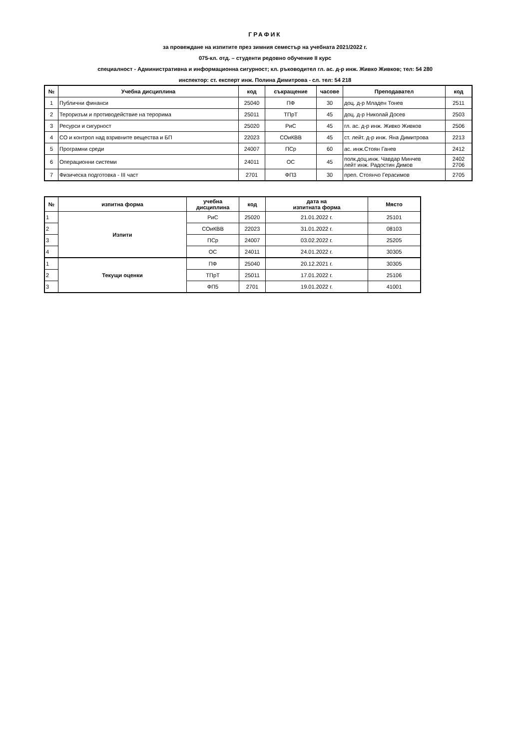ГРАФИК
за провеждане на изпитите през зимния семестър на учебната 2021/2022 г.
075-кл. отд. – студенти редовно обучение II курс
специалност - Административна и информационна сигурност; кл. ръководител гл. ас. д-р инж. Живко Живков; тел: 54 280
инспектор: ст. експерт инж. Полина Димитрова - сл. тел: 54 218
| № | Учебна дисциплина | код | съкращение | часове | Преподавател | код |
| --- | --- | --- | --- | --- | --- | --- |
| 1 | Публични финанси | 25040 | ПФ | 30 | доц. д-р Младен Тонев | 2511 |
| 2 | Тероризъм и противодействие на терорима | 25011 | ТПрТ | 45 | доц. д-р Николай Досев | 2503 |
| 3 | Ресурси и сигурност | 25020 | РиС | 45 | гл. ас. д-р инж. Живко Живков | 2506 |
| 4 | СО и контрол над взривните вещества и БП | 22023 | СОиКВВ | 45 | ст. лейт. д-р инж. Яна Димитрова | 2213 |
| 5 | Програмни среди | 24007 | ПСр | 60 | ас. инж.Стоян Ганев | 2412 |
| 6 | Операционни системи | 24011 | ОС | 45 | полк.доц.инж. Чавдар Минчев лейт инж. Радостин Димов | 2402 2706 |
| 7 | Физическа подготовка - III част | 2701 | ФП3 | 30 | преп. Стоянчо Герасимов | 2705 |
| № | изпитна форма | учебна дисциплина | код | дата на изпитната форма | Място |
| --- | --- | --- | --- | --- | --- |
| 1 | Изпити | РиС | 25020 | 21.01.2022 г. | 25101 |
| 2 | | СОиКВВ | 22023 | 31.01.2022 г. | 08103 |
| 3 | | ПСр | 24007 | 03.02.2022 г. | 25205 |
| 4 | | ОС | 24011 | 24.01.2022 г. | 30305 |
| 1 | Текущи оценки | ПФ | 25040 | 20.12.2021 г. | 30305 |
| 2 | | ТПрТ | 25011 | 17.01.2022 г. | 25106 |
| 3 | | ФП5 | 2701 | 19.01.2022 г. | 41001 |